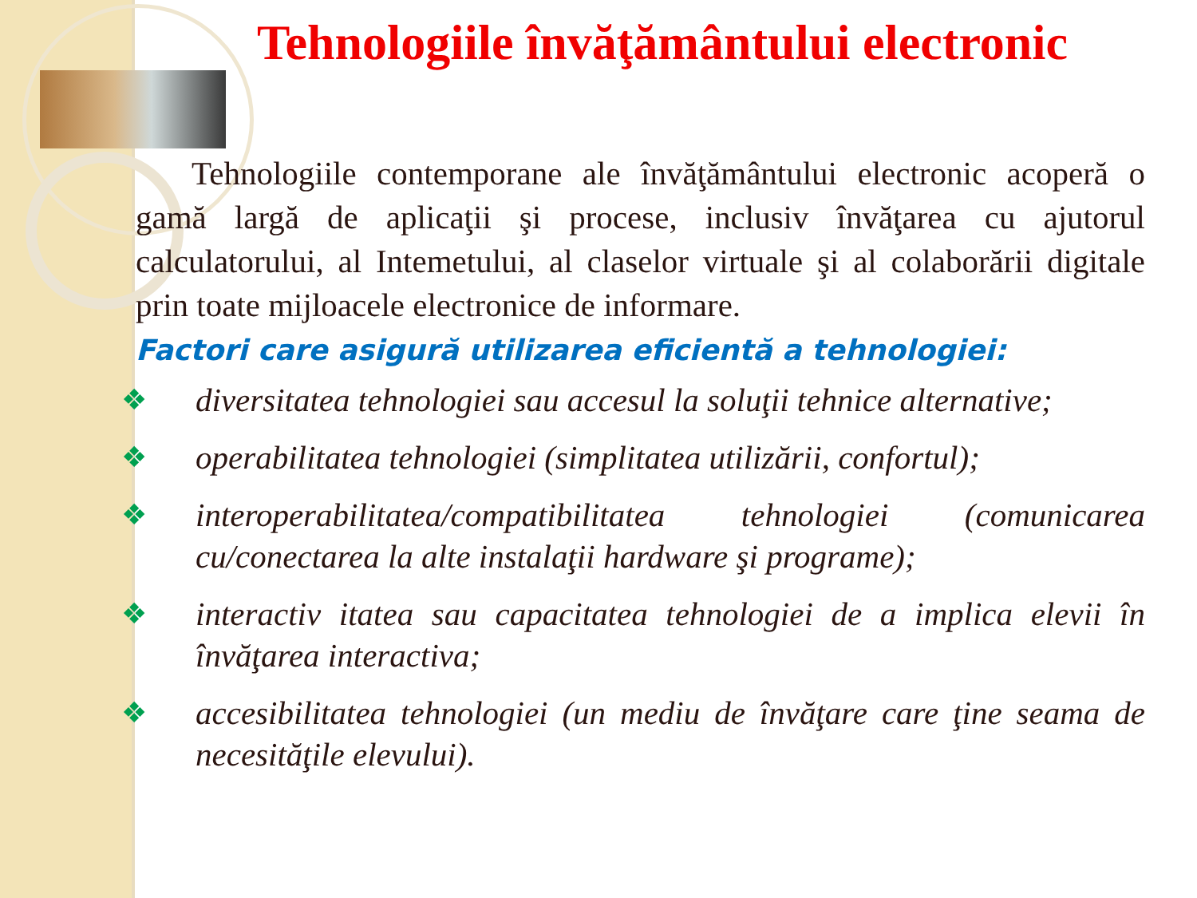Tehnologiile învăţământului electronic
Tehnologiile contemporane ale învăţământului electronic acoperă o gamă largă de aplicaţii şi procese, inclusiv învăţarea cu ajutorul calculatorului, al Intemetului, al claselor virtuale şi al colaborării digitale prin toate mijloacele electronice de informare.
Factori care asigură utilizarea eficientă a tehnologiei:
❖ diversitatea tehnologiei sau accesul la soluţii tehnice alternative;
❖ operabilitatea tehnologiei (simplitatea utilizării, confortul);
❖ interoperabilitatea/compatibilitatea tehnologiei (comunicarea cu/conectarea la alte instalaţii hardware şi programe);
❖ interactiv itatea sau capacitatea tehnologiei de a implica elevii în învăţarea interactiva;
❖ accesibilitatea tehnologiei (un mediu de învăţare care ţine seama de necesităţile elevului).